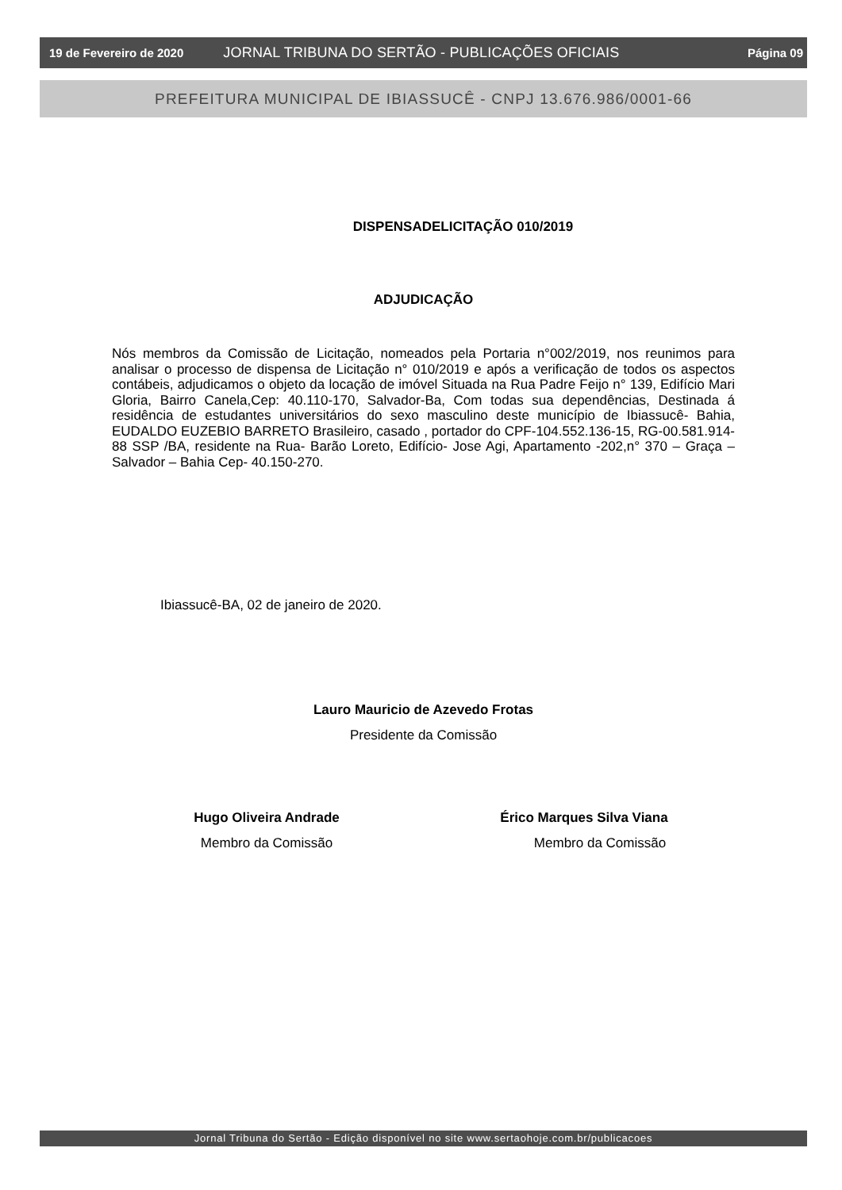19 de Fevereiro de 2020 JORNAL TRIBUNA DO SERTÃO - PUBLICAÇÕES OFICIAIS Página 09
PREFEITURA MUNICIPAL DE IBIASSUCÊ - CNPJ 13.676.986/0001-66
DISPENSADELICITAÇÃO 010/2019
ADJUDICAÇÃO
Nós membros da Comissão de Licitação, nomeados pela Portaria n°002/2019, nos reunimos para analisar o processo de dispensa de Licitação n° 010/2019 e após a verificação de todos os aspectos contábeis, adjudicamos o objeto da locação de imóvel Situada na Rua Padre Feijo n° 139, Edifício Mari Gloria, Bairro Canela,Cep: 40.110-170, Salvador-Ba, Com todas sua dependências, Destinada á residência de estudantes universitários do sexo masculino deste município de Ibiassucê- Bahia, EUDALDO EUZEBIO BARRETO Brasileiro, casado , portador do CPF-104.552.136-15, RG-00.581.914-88 SSP /BA, residente na Rua- Barão Loreto, Edifício- Jose Agi, Apartamento -202,n° 370 – Graça – Salvador – Bahia Cep- 40.150-270.
Ibiassucê-BA, 02 de janeiro de 2020.
Lauro Mauricio de Azevedo Frotas
Presidente da Comissão
Hugo Oliveira Andrade
Membro da Comissão
Érico Marques Silva Viana
Membro da Comissão
Jornal Tribuna do Sertão - Edição disponível no site www.sertaohoje.com.br/publicacoes